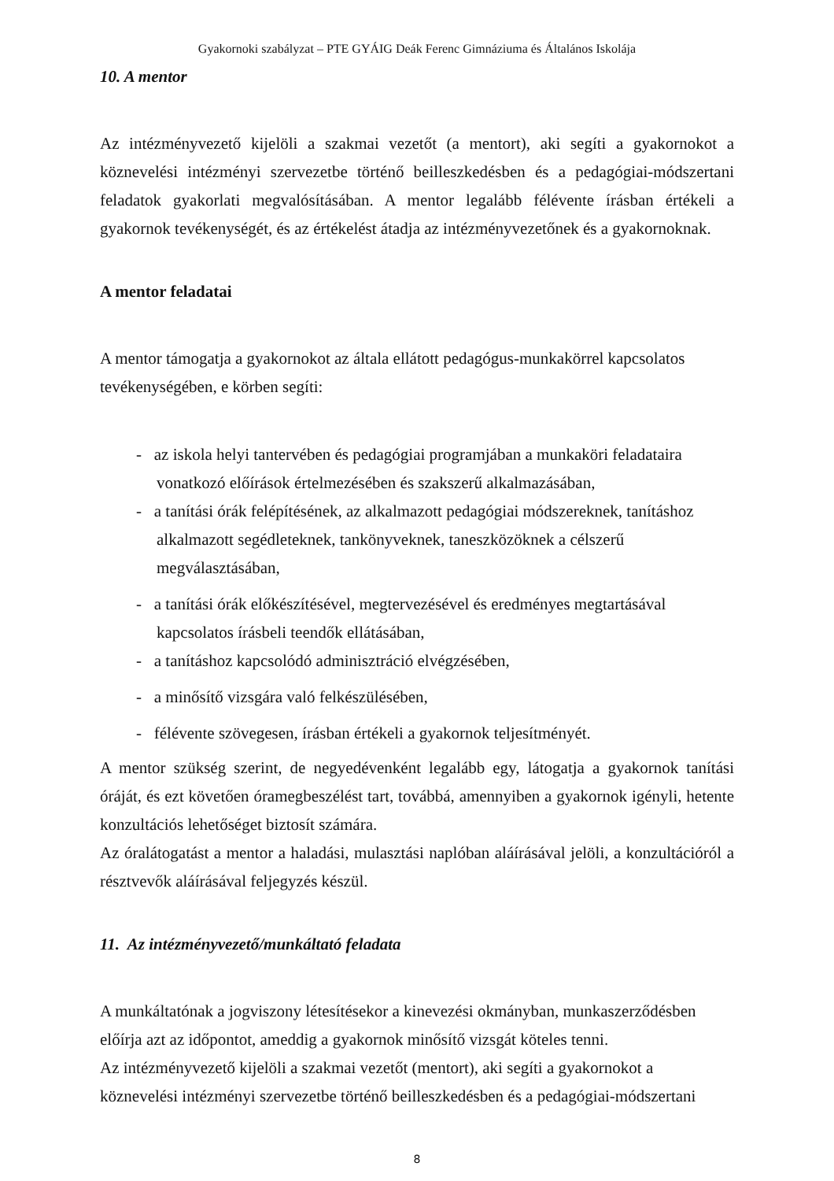Gyakornoki szabályzat – PTE GYÁIG Deák Ferenc Gimnáziuma és Általános Iskolája
10. A mentor
Az intézményvezető kijelöli a szakmai vezetőt (a mentort), aki segíti a gyakornokot a köznevelési intézményi szervezetbe történő beilleszkedésben és a pedagógiai-módszertani feladatok gyakorlati megvalósításában. A mentor legalább félévente írásban értékeli a gyakornok tevékenységét, és az értékelést átadja az intézményvezetőnek és a gyakornoknak.
A mentor feladatai
A mentor támogatja a gyakornokot az általa ellátott pedagógus-munkakörrel kapcsolatos tevékenységében, e körben segíti:
- az iskola helyi tantervében és pedagógiai programjában a munkaköri feladataira vonatkozó előírások értelmezésében és szakszerű alkalmazásában,
- a tanítási órák felépítésének, az alkalmazott pedagógiai módszereknek, tanításhoz alkalmazott segédleteknek, tankönyveknek, taneszközöknek a célszerű megválasztásában,
- a tanítási órák előkészítésével, megtervezésével és eredményes megtartásával kapcsolatos írásbeli teendők ellátásában,
- a tanításhoz kapcsolódó adminisztráció elvégzésében,
- a minősítő vizsgára való felkészülésében,
- félévente szövegesen, írásban értékeli a gyakornok teljesítményét.
A mentor szükség szerint, de negyedévenként legalább egy, látogatja a gyakornok tanítási óráját, és ezt követően óramegbeszélést tart, továbbá, amennyiben a gyakornok igényli, hetente konzultációs lehetőséget biztosít számára.
Az óralátogatást a mentor a haladási, mulasztási naplóban aláírásával jelöli, a konzultációról a résztvevők aláírásával feljegyzés készül.
11. Az intézményvezető/munkáltató feladata
A munkáltatónak a jogviszony létesítésekor a kinevezési okmányban, munkaszerződésben előírja azt az időpontot, ameddig a gyakornok minősítő vizsgát köteles tenni.
Az intézményvezető kijelöli a szakmai vezetőt (mentort), aki segíti a gyakornokot a köznevelési intézményi szervezetbe történő beilleszkedésben és a pedagógiai-módszertani
8